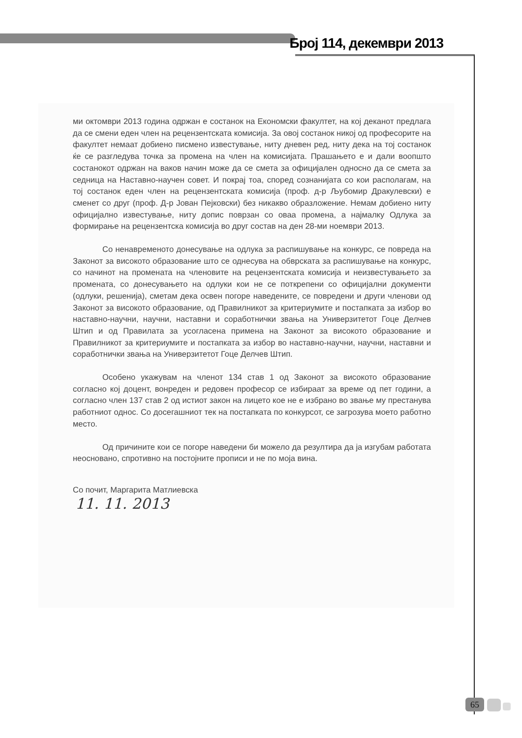Број 114, декември 2013
ми октомври 2013 година одржан е состанок на Економски факултет, на кој деканот предлага да се смени еден член на рецензентската комисија. За овој состанок никој од професорите на факултет немаат добиено писмено известување, ниту дневен ред, ниту дека на тој состанок ќе се разгледува точка за промена на член на комисијата. Прашањето е и дали воопшто состанокот одржан на ваков начин може да се смета за официјален односно да се смета за седница на Наставно-научен совет. И покрај тоа, според сознанијата со кои располагам, на тој состанок еден член на рецензентската комисија (проф. д-р Љубомир Дракулевски) е сменет со друг (проф. Д-р Јован Пејковски) без никакво образложение. Немам добиено ниту официјално известување, ниту допис поврзан со оваа промена, а најмалку Одлука за формирање на рецензентска комисија во друг состав на ден 28-ми ноември 2013.
Со ненавременото донесување на одлука за распишување на конкурс, се повреда на Законот за високото образование што се однесува на обврската за распишување на конкурс, со начинот на промената на членовите на рецензентската комисија и неизвестувањето за промената, со донесувањето на одлуки кои не се поткрепени со официјални документи (одлуки, решенија), сметам дека освен погоре наведените, се повредени и други членови од Законот за високото образование, од Правилникот за критериумите и постапката за избор во наставно-научни, научни, наставни и соработнички звања на Универзитетот Гоце Делчев Штип и од Правилата за усогласена примена на Законот за високото образование и Правилникот за критериумите и постапката за избор во наставно-научни, научни, наставни и соработнички звања на Универзитетот Гоце Делчев Штип.
Особено укажувам на членот 134 став 1 од Законот за високото образование согласно кој доцент, вонреден и редовен професор се избираат за време од пет години, а согласно член 137 став 2 од истиот закон на лицето кое не е избрано во звање му престанува работниот однос. Со досегашниот тек на постапката по конкурсот, се загрозува моето работно место.
Од причините кои се погоре наведени би можело да резултира да ја изгубам работата неосновано, спротивно на постојните прописи и не по моја вина.
Со почит, Маргарита Матлиевска
11. 11. 2013
65